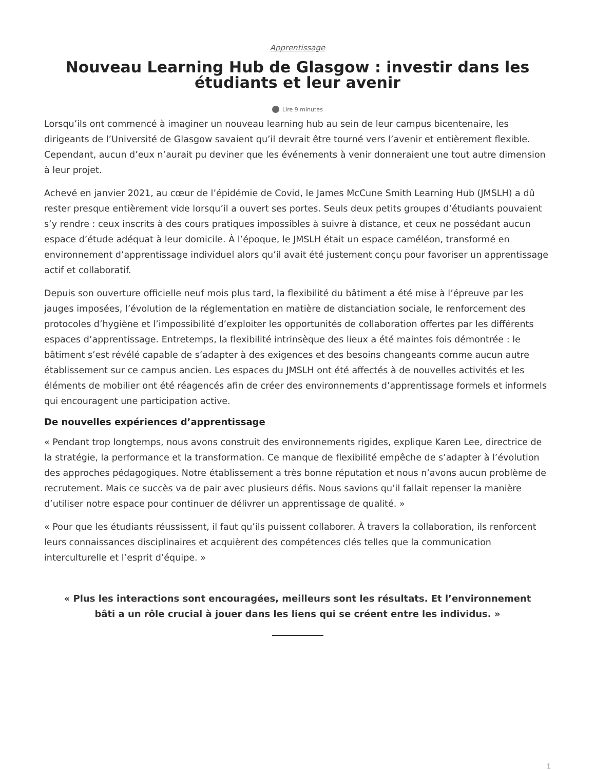Apprentissage
Nouveau Learning Hub de Glasgow : investir dans les étudiants et leur avenir
Lire 9 minutes
Lorsqu’ils ont commencé à imaginer un nouveau learning hub au sein de leur campus bicentenaire, les dirigeants de l’Université de Glasgow savaient qu’il devrait être tourné vers l’avenir et entièrement flexible. Cependant, aucun d’eux n’aurait pu deviner que les événements à venir donneraient une tout autre dimension à leur projet.
Achevé en janvier 2021, au cœur de l’épidémie de Covid, le James McCune Smith Learning Hub (JMSLH) a dû rester presque entièrement vide lorsqu’il a ouvert ses portes. Seuls deux petits groupes d’étudiants pouvaient s’y rendre : ceux inscrits à des cours pratiques impossibles à suivre à distance, et ceux ne possédant aucun espace d’étude adéquat à leur domicile. À l’époque, le JMSLH était un espace caméléon, transformé en environnement d’apprentissage individuel alors qu’il avait été justement conçu pour favoriser un apprentissage actif et collaboratif.
Depuis son ouverture officielle neuf mois plus tard, la flexibilité du bâtiment a été mise à l’épreuve par les jauges imposées, l’évolution de la réglementation en matière de distanciation sociale, le renforcement des protocoles d’hygiène et l’impossibilité d’exploiter les opportunités de collaboration offertes par les différents espaces d’apprentissage. Entretemps, la flexibilité intrinsèque des lieux a été maintes fois démontrée : le bâtiment s’est révélé capable de s’adapter à des exigences et des besoins changeants comme aucun autre établissement sur ce campus ancien. Les espaces du JMSLH ont été affectés à de nouvelles activités et les éléments de mobilier ont été réagencés afin de créer des environnements d’apprentissage formels et informels qui encouragent une participation active.
De nouvelles expériences d’apprentissage
« Pendant trop longtemps, nous avons construit des environnements rigides, explique Karen Lee, directrice de la stratégie, la performance et la transformation. Ce manque de flexibilité empêche de s’adapter à l’évolution des approches pédagogiques. Notre établissement a très bonne réputation et nous n’avons aucun problème de recrutement. Mais ce succès va de pair avec plusieurs défis. Nous savions qu’il fallait repenser la manière d’utiliser notre espace pour continuer de délivrer un apprentissage de qualité. »
« Pour que les étudiants réussissent, il faut qu’ils puissent collaborer. À travers la collaboration, ils renforcent leurs connaissances disciplinaires et acquièrent des compétences clés telles que la communication interculturelle et l’esprit d’équipe. »
« Plus les interactions sont encouragées, meilleurs sont les résultats. Et l’environnement bâti a un rôle crucial à jouer dans les liens qui se créent entre les individus. »
1